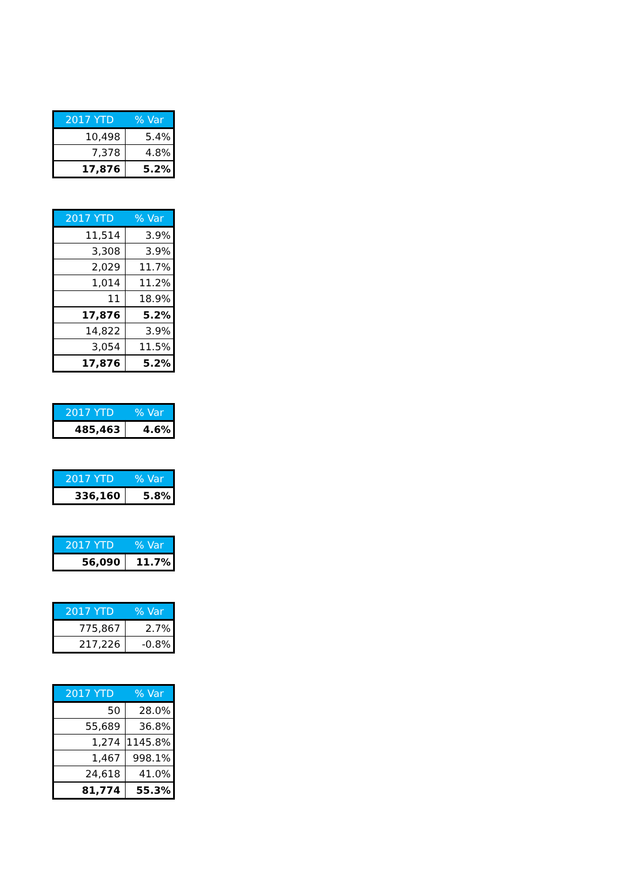| 2017 YTD | % Var |
| --- | --- |
| 10,498 | 5.4% |
| 7,378 | 4.8% |
| 17,876 | 5.2% |
| 2017 YTD | % Var |
| --- | --- |
| 11,514 | 3.9% |
| 3,308 | 3.9% |
| 2,029 | 11.7% |
| 1,014 | 11.2% |
| 11 | 18.9% |
| 17,876 | 5.2% |
| 14,822 | 3.9% |
| 3,054 | 11.5% |
| 17,876 | 5.2% |
| 2017 YTD | % Var |
| --- | --- |
| 485,463 | 4.6% |
| 2017 YTD | % Var |
| --- | --- |
| 336,160 | 5.8% |
| 2017 YTD | % Var |
| --- | --- |
| 56,090 | 11.7% |
| 2017 YTD | % Var |
| --- | --- |
| 775,867 | 2.7% |
| 217,226 | -0.8% |
| 2017 YTD | % Var |
| --- | --- |
| 50 | 28.0% |
| 55,689 | 36.8% |
| 1,274 | 1145.8% |
| 1,467 | 998.1% |
| 24,618 | 41.0% |
| 81,774 | 55.3% |